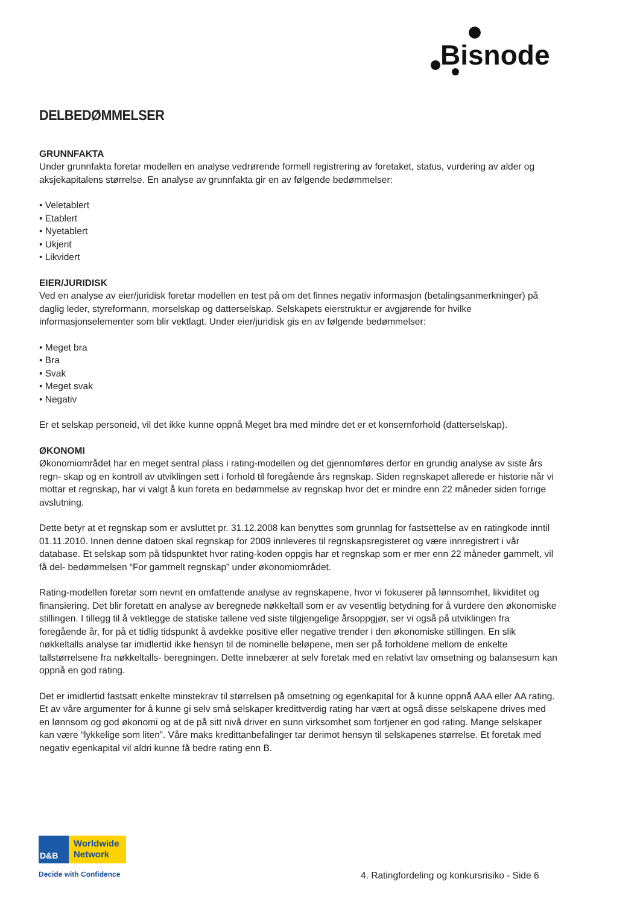Bisnode
DELBEDØMMELSER
GRUNNFAKTA
Under grunnfakta foretar modellen en analyse vedrørende formell registrering av foretaket, status, vurdering av alder og aksjekapitalens størrelse. En analyse av grunnfakta gir en av følgende bedømmelser:
• Veletablert
• Etablert
• Nyetablert
• Ukjent
• Likvidert
EIER/JURIDISK
Ved en analyse av eier/juridisk foretar modellen en test på om det finnes negativ informasjon (betalingsanmerkninger) på daglig leder, styreformann, morselskap og datterselskap. Selskapets eierstruktur er avgjørende for hvilke informasjonselementer som blir vektlagt. Under eier/juridisk gis en av følgende bedømmelser:
• Meget bra
• Bra
• Svak
• Meget svak
• Negativ
Er et selskap personeid, vil det ikke kunne oppnå Meget bra med mindre det er et konsernforhold (datterselskap).
ØKONOMI
Økonomiområdet har en meget sentral plass i rating-modellen og det gjennomføres derfor en grundig analyse av siste års regn- skap og en kontroll av utviklingen sett i forhold til foregående års regnskap. Siden regnskapet allerede er historie når vi mottar et regnskap, har vi valgt å kun foreta en bedømmelse av regnskap hvor det er mindre enn 22 måneder siden forrige avslutning.
Dette betyr at et regnskap som er avsluttet pr. 31.12.2008 kan benyttes som grunnlag for fastsettelse av en ratingkode inntil 01.11.2010. Innen denne datoen skal regnskap for 2009 innleveres til regnskapsregisteret og være innregistrert i vår database. Et selskap som på tidspunktet hvor rating-koden oppgis har et regnskap som er mer enn 22 måneder gammelt, vil få del- bedømmelsen “For gammelt regnskap” under økonomiområdet.
Rating-modellen foretar som nevnt en omfattende analyse av regnskapene, hvor vi fokuserer på lønnsomhet, likviditet og finansiering. Det blir foretatt en analyse av beregnede nøkkeltall som er av vesentlig betydning for å vurdere den økonomiske stillingen. I tillegg til å vektlegge de statiske tallene ved siste tilgjengelige årsoppgjør, ser vi også på utviklingen fra foregående år, for på et tidlig tidspunkt å avdekke positive eller negative trender i den økonomiske stillingen. En slik nøkkeltalls analyse tar imidlertid ikke hensyn til de nominelle beløpene, men ser på forholdene mellom de enkelte tallstørrelsene fra nøkkeltalls- beregningen. Dette innebærer at selv foretak med en relativt lav omsetning og balansesum kan oppnå en god rating.
Det er imidlertid fastsatt enkelte minstekrav til størrelsen på omsetning og egenkapital for å kunne oppnå AAA eller AA rating. Et av våre argumenter for å kunne gi selv små selskaper kredittverdig rating har vært at også disse selskapene drives med en lønnsom og god økonomi og at de på sitt nivå driver en sunn virksomhet som fortjener en god rating. Mange selskaper kan være “lykkelige som liten”. Våre maks kredittanbefalinger tar derimot hensyn til selskapenes størrelse. Et foretak med negativ egenkapital vil aldri kunne få bedre rating enn B.
D&B
Worldwide
Network
Decide with Confidence
4. Ratingfordeling og konkursrisiko - Side 6